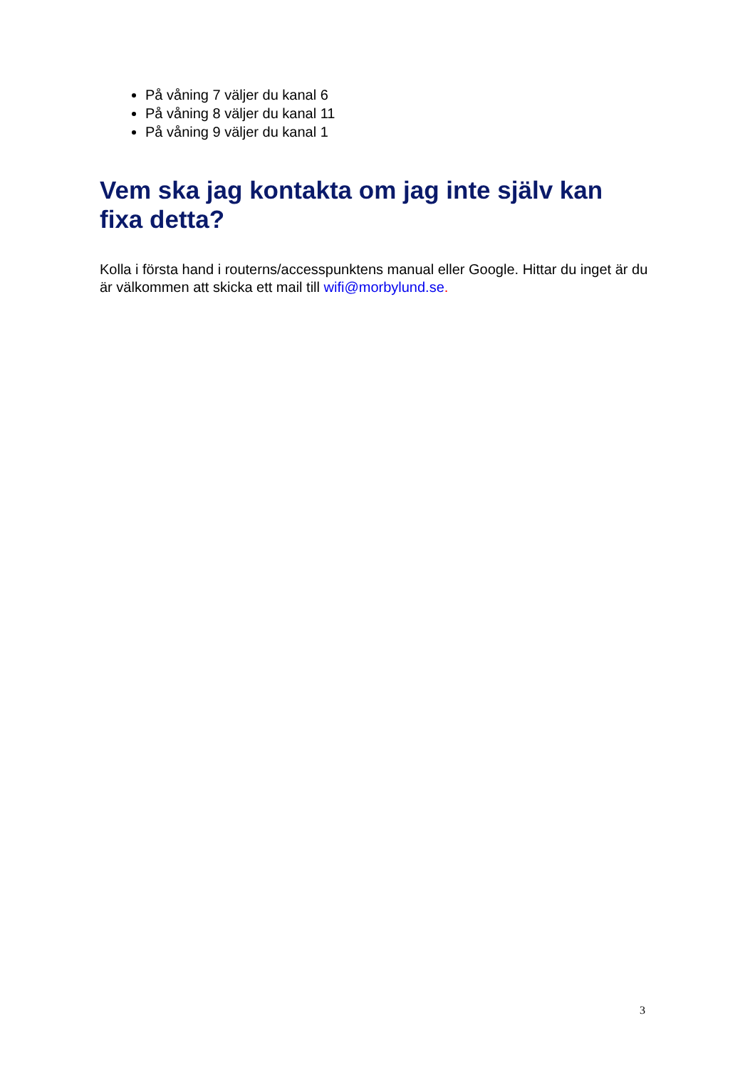På våning 7 väljer du kanal 6
På våning 8 väljer du kanal 11
På våning 9 väljer du kanal 1
Vem ska jag kontakta om jag inte själv kan fixa detta?
Kolla i första hand i routerns/accesspunktens manual eller Google. Hittar du inget är du är välkommen att skicka ett mail till wifi@morbylund.se.
3